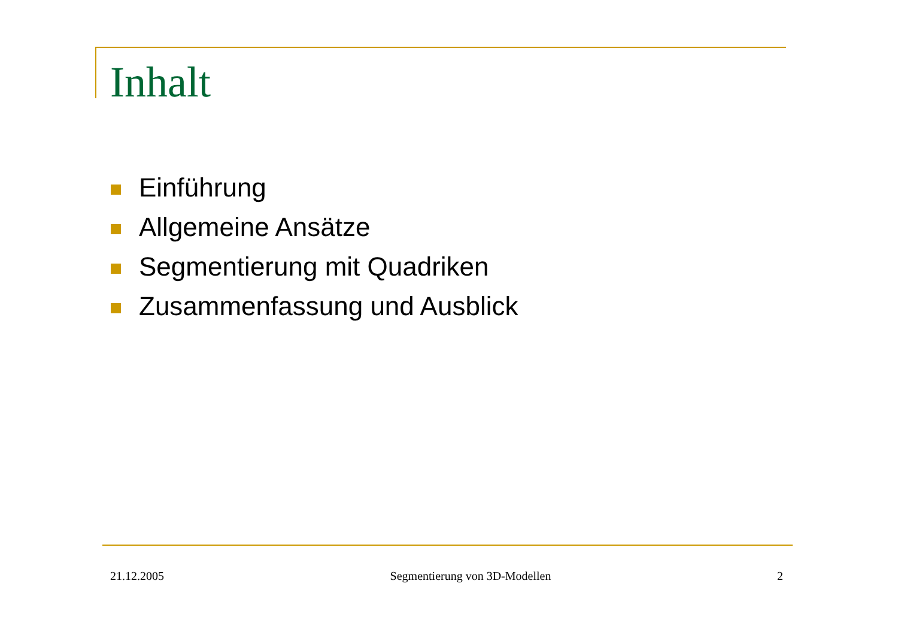Inhalt
Einführung
Allgemeine Ansätze
Segmentierung mit Quadriken
Zusammenfassung und Ausblick
21.12.2005 Segmentierung von 3D-Modellen 2